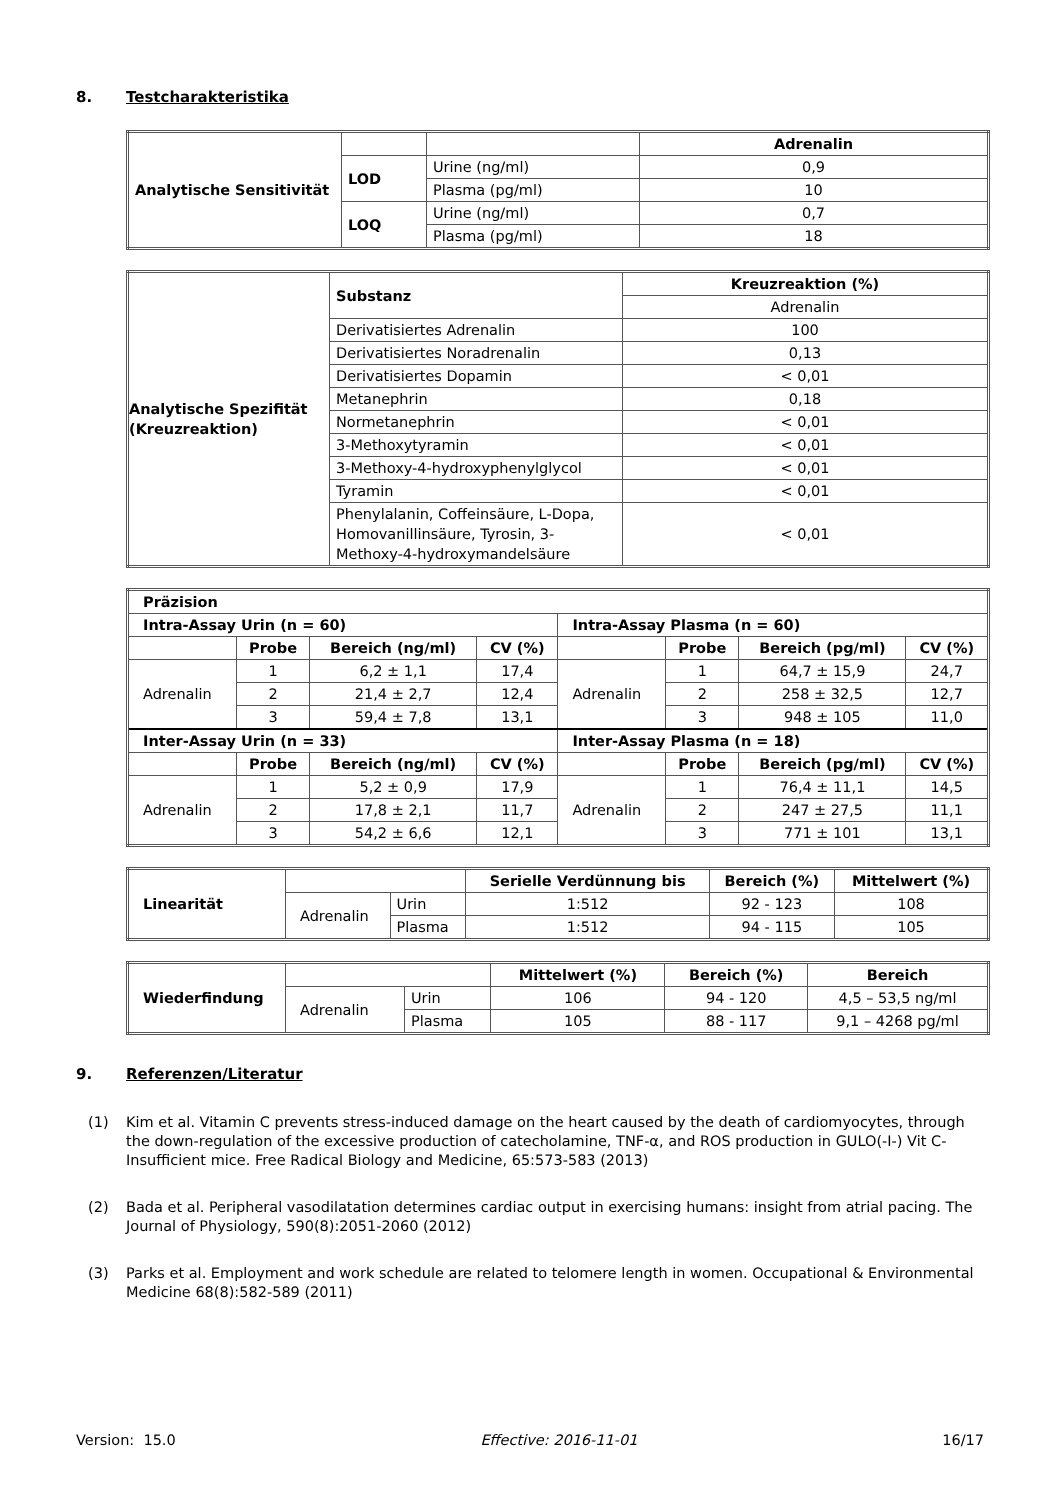8. Testcharakteristika
| Analytische Sensitivität | | | Adrenalin |
| | LOD | Urine (ng/ml) | 0,9 |
| | | Plasma (pg/ml) | 10 |
| | LOQ | Urine (ng/ml) | 0,7 |
| | | Plasma (pg/ml) | 18 |
| Analytische Spezifität (Kreuzreaktion) | Substanz | Kreuzreaktion (%) |
| | | Adrenalin |
| | Derivatisiertes Adrenalin | 100 |
| | Derivatisiertes Noradrenalin | 0,13 |
| | Derivatisiertes Dopamin | < 0,01 |
| | Metanephrin | 0,18 |
| | Normetanephrin | < 0,01 |
| | 3-Methoxytyramin | < 0,01 |
| | 3-Methoxy-4-hydroxyphenylglycol | < 0,01 |
| | Tyramin | < 0,01 |
| | Phenylalanin, Coffeinsäure, L-Dopa, Homovanillinsäure, Tyrosin, 3-Methoxy-4-hydroxymandelsäure | < 0,01 |
| Präzision | | | | | | | |
| --- | --- | --- | --- | --- | --- | --- | --- |
| Intra-Assay Urin (n = 60) | | | | Intra-Assay Plasma (n = 60) | | | |
| | Probe | Bereich (ng/ml) | CV (%) | | Probe | Bereich (pg/ml) | CV (%) |
| Adrenalin | 1 | 6,2 ± 1,1 | 17,4 | Adrenalin | 1 | 64,7 ± 15,9 | 24,7 |
| | 2 | 21,4 ± 2,7 | 12,4 | | 2 | 258 ± 32,5 | 12,7 |
| | 3 | 59,4 ± 7,8 | 13,1 | | 3 | 948 ± 105 | 11,0 |
| Inter-Assay Urin (n = 33) | | | | Inter-Assay Plasma (n = 18) | | | |
| | Probe | Bereich (ng/ml) | CV (%) | | Probe | Bereich (pg/ml) | CV (%) |
| Adrenalin | 1 | 5,2 ± 0,9 | 17,9 | Adrenalin | 1 | 76,4 ± 11,1 | 14,5 |
| | 2 | 17,8 ± 2,1 | 11,7 | | 2 | 247 ± 27,5 | 11,1 |
| | 3 | 54,2 ± 6,6 | 12,1 | | 3 | 771 ± 101 | 13,1 |
| Linearität | | | Serielle Verdünnung bis | Bereich (%) | Mittelwert (%) |
| | Adrenalin | Urin | 1:512 | 92 - 123 | 108 |
| | | Plasma | 1:512 | 94 - 115 | 105 |
| Wiederfindung | | | Mittelwert (%) | Bereich (%) | Bereich |
| | Adrenalin | Urin | 106 | 94 - 120 | 4,5 – 53,5 ng/ml |
| | | Plasma | 105 | 88 - 117 | 9,1 – 4268 pg/ml |
9. Referenzen/Literatur
(1) Kim et al. Vitamin C prevents stress-induced damage on the heart caused by the death of cardiomyocytes, through the down-regulation of the excessive production of catecholamine, TNF-α, and ROS production in GULO(-I-) Vit C-Insufficient mice. Free Radical Biology and Medicine, 65:573-583 (2013)
(2) Bada et al. Peripheral vasodilatation determines cardiac output in exercising humans: insight from atrial pacing. The Journal of Physiology, 590(8):2051-2060 (2012)
(3) Parks et al. Employment and work schedule are related to telomere length in women. Occupational & Environmental Medicine 68(8):582-589 (2011)
Version: 15.0 Effective: 2016-11-01 16/17